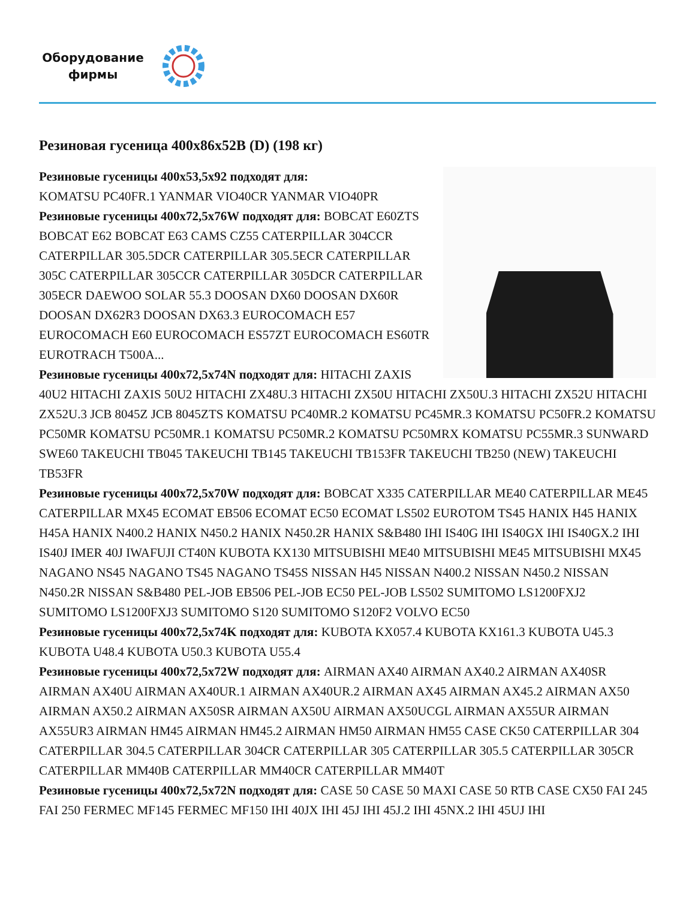Оборудование фирмы
Резиновая гусеница 400x86x52B (D) (198 кг)
Резиновые гусеницы 400x53,5x92 подходят для:
KOMATSU PC40FR.1 YANMAR VIO40CR YANMAR VIO40PR
Резиновые гусеницы 400x72,5x76W подходят для: BOBCAT E60ZTS BOBCAT E62 BOBCAT E63 CAMS CZ55 CATERPILLAR 304CCR CATERPILLAR 305.5DCR CATERPILLAR 305.5ECR CATERPILLAR 305C CATERPILLAR 305CCR CATERPILLAR 305DCR CATERPILLAR 305ECR DAEWOO SOLAR 55.3 DOOSAN DX60 DOOSAN DX60R DOOSAN DX62R3 DOOSAN DX63.3 EUROCOMACH E57 EUROCOMACH E60 EUROCOMACH ES57ZT EUROCOMACH ES60TR EUROTRACH T500A...
Резиновые гусеницы 400x72,5x74N подходят для: HITACHI ZAXIS 40U2 HITACHI ZAXIS 50U2 HITACHI ZX48U.3 HITACHI ZX50U HITACHI ZX50U.3 HITACHI ZX52U HITACHI ZX52U.3 JCB 8045Z JCB 8045ZTS KOMATSU PC40MR.2 KOMATSU PC45MR.3 KOMATSU PC50FR.2 KOMATSU PC50MR KOMATSU PC50MR.1 KOMATSU PC50MR.2 KOMATSU PC50MRX KOMATSU PC55MR.3 SUNWARD SWE60 TAKEUCHI TB045 TAKEUCHI TB145 TAKEUCHI TB153FR TAKEUCHI TB250 (NEW) TAKEUCHI TB53FR
Резиновые гусеницы 400x72,5x70W подходят для: BOBCAT X335 CATERPILLAR ME40 CATERPILLAR ME45 CATERPILLAR MX45 ECOMAT EB506 ECOMAT EC50 ECOMAT LS502 EUROTOM TS45 HANIX H45 HANIX H45A HANIX N400.2 HANIX N450.2 HANIX N450.2R HANIX S&B480 IHI IS40G IHI IS40GX IHI IS40GX.2 IHI IS40J IMER 40J IWAFUJI CT40N KUBOTA KX130 MITSUBISHI ME40 MITSUBISHI ME45 MITSUBISHI MX45 NAGANO NS45 NAGANO TS45 NAGANO TS45S NISSAN H45 NISSAN N400.2 NISSAN N450.2 NISSAN N450.2R NISSAN S&B480 PEL-JOB EB506 PEL-JOB EC50 PEL-JOB LS502 SUMITOMO LS1200FXJ2 SUMITOMO LS1200FXJ3 SUMITOMO S120 SUMITOMO S120F2 VOLVO EC50
Резиновые гусеницы 400x72,5x74K подходят для: KUBOTA KX057.4 KUBOTA KX161.3 KUBOTA U45.3 KUBOTA U48.4 KUBOTA U50.3 KUBOTA U55.4
Резиновые гусеницы 400x72,5x72W подходят для: AIRMAN AX40 AIRMAN AX40.2 AIRMAN AX40SR AIRMAN AX40U AIRMAN AX40UR.1 AIRMAN AX40UR.2 AIRMAN AX45 AIRMAN AX45.2 AIRMAN AX50 AIRMAN AX50.2 AIRMAN AX50SR AIRMAN AX50U AIRMAN AX50UCGL AIRMAN AX55UR AIRMAN AX55UR3 AIRMAN HM45 AIRMAN HM45.2 AIRMAN HM50 AIRMAN HM55 CASE CK50 CATERPILLAR 304 CATERPILLAR 304.5 CATERPILLAR 304CR CATERPILLAR 305 CATERPILLAR 305.5 CATERPILLAR 305CR CATERPILLAR MM40B CATERPILLAR MM40CR CATERPILLAR MM40T
Резиновые гусеницы 400x72,5x72N подходят для: CASE 50 CASE 50 MAXI CASE 50 RTB CASE CX50 FAI 245 FAI 250 FERMEC MF145 FERMEC MF150 IHI 40JX IHI 45J IHI 45J.2 IHI 45NX.2 IHI 45UJ IHI